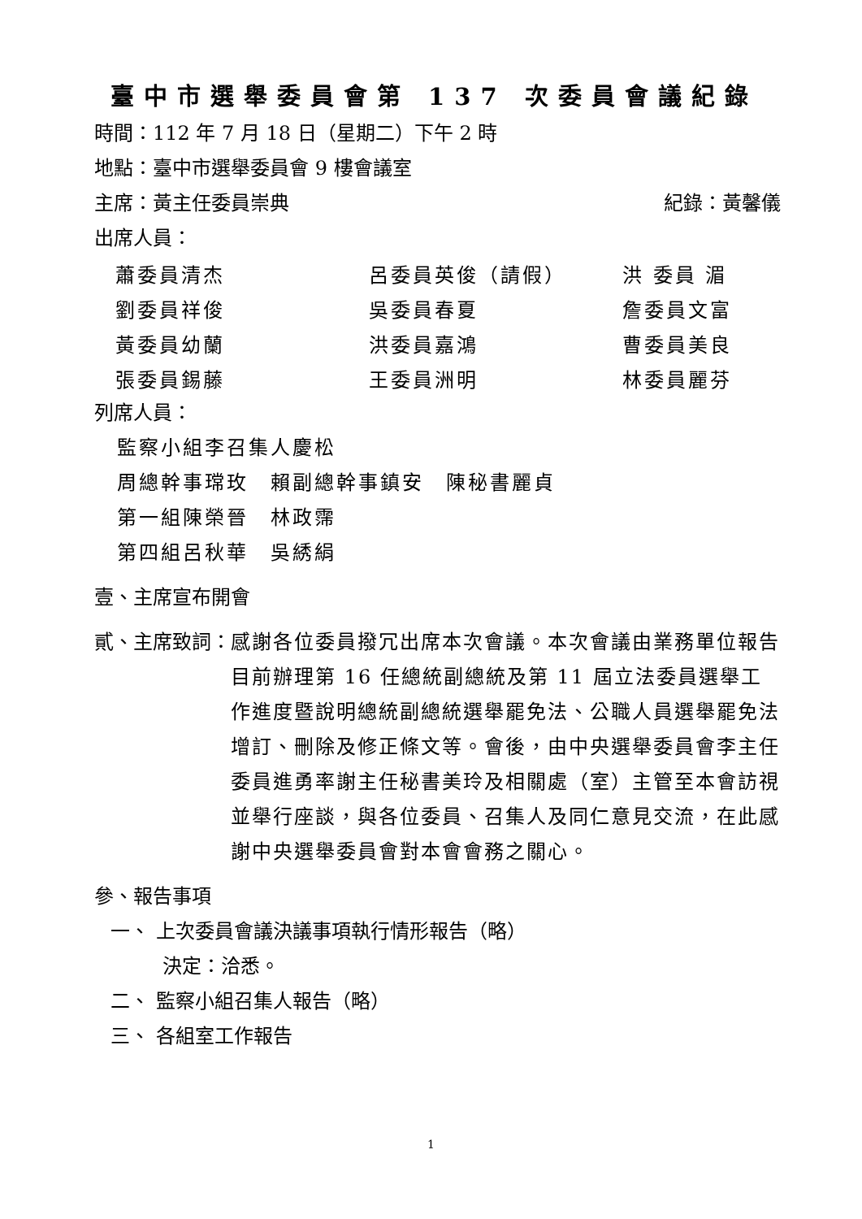臺中市選舉委員會第 137 次委員會議紀錄
時間：112 年 7 月 18 日（星期二）下午 2 時
地點：臺中市選舉委員會 9 樓會議室
主席：黃主任委員崇典 紀錄：黃馨儀
出席人員：
| 蕭委員清杰 | 呂委員英俊（請假） | 洪 委員 湄 |
| 劉委員祥俊 | 吳委員春夏 | 詹委員文富 |
| 黃委員幼蘭 | 洪委員嘉鴻 | 曹委員美良 |
| 張委員錫藤 | 王委員洲明 | 林委員麗芬 |
列席人員：
監察小組李召集人慶松
周總幹事瑺玫　賴副總幹事鎮安　陳秘書麗貞
第一組陳榮晉　林政霈
第四組呂秋華　吳綉絹
壹、主席宣布開會
貳、主席致詞： 感謝各位委員撥冗出席本次會議。本次會議由業務單位報告目前辦理第 16 任總統副總統及第 11 屆立法委員選舉工作進度暨說明總統副總統選舉罷免法、公職人員選舉罷免法增訂、刪除及修正條文等。會後，由中央選舉委員會李主任委員進勇率謝主任秘書美玲及相關處（室）主管至本會訪視並舉行座談，與各位委員、召集人及同仁意見交流，在此感謝中央選舉委員會對本會會務之關心。
參、報告事項
一、 上次委員會議決議事項執行情形報告（略）
決定：洽悉。
二、 監察小組召集人報告（略）
三、 各組室工作報告
1